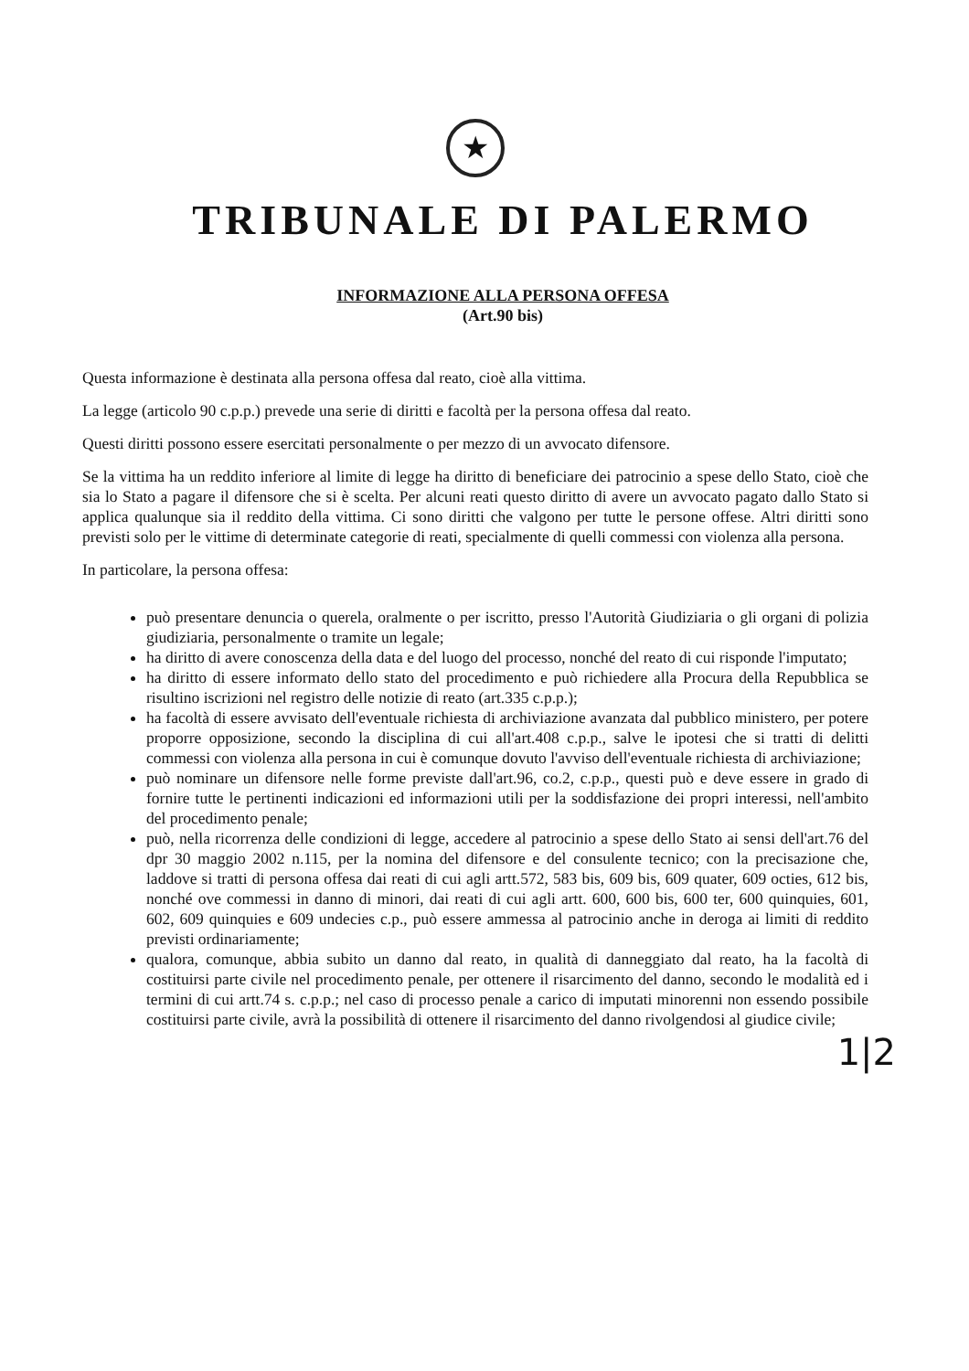★
TRIBUNALE DI PALERMO
INFORMAZIONE ALLA PERSONA OFFESA
(Art.90 bis)
Questa informazione è destinata alla persona offesa dal reato, cioè alla vittima.
La legge (articolo 90 c.p.p.) prevede una serie di diritti e facoltà per la persona offesa dal reato.
Questi diritti possono essere esercitati personalmente o per mezzo di un avvocato difensore.
Se la vittima ha un reddito inferiore al limite di legge ha diritto di beneficiare dei patrocinio a spese dello Stato, cioè che sia lo Stato a pagare il difensore che si è scelta. Per alcuni reati questo diritto di avere un avvocato pagato dallo Stato si applica qualunque sia il reddito della vittima. Ci sono diritti che valgono per tutte le persone offese. Altri diritti sono previsti solo per le vittime di determinate categorie di reati, specialmente di quelli commessi con violenza alla persona.
In particolare, la persona offesa:
può presentare denuncia o querela, oralmente o per iscritto, presso l'Autorità Giudiziaria o gli organi di polizia giudiziaria, personalmente o tramite un legale;
ha diritto di avere conoscenza della data e del luogo del processo, nonché del reato di cui risponde l'imputato;
ha diritto di essere informato dello stato del procedimento e può richiedere alla Procura della Repubblica se risultino iscrizioni nel registro delle notizie di reato (art.335 c.p.p.);
ha facoltà di essere avvisato dell'eventuale richiesta di archiviazione avanzata dal pubblico ministero, per potere proporre opposizione, secondo la disciplina di cui all'art.408 c.p.p., salve le ipotesi che si tratti di delitti commessi con violenza alla persona in cui è comunque dovuto l'avviso dell'eventuale richiesta di archiviazione;
può nominare un difensore nelle forme previste dall'art.96, co.2, c.p.p., questi può e deve essere in grado di fornire tutte le pertinenti indicazioni ed informazioni utili per la soddisfazione dei propri interessi, nell'ambito del procedimento penale;
può, nella ricorrenza delle condizioni di legge, accedere al patrocinio a spese dello Stato ai sensi dell'art.76 del dpr 30 maggio 2002 n.115, per la nomina del difensore e del consulente tecnico; con la precisazione che, laddove si tratti di persona offesa dai reati di cui agli artt.572, 583 bis, 609 bis, 609 quater, 609 octies, 612 bis, nonché ove commessi in danno di minori, dai reati di cui agli artt. 600, 600 bis, 600 ter, 600 quinquies, 601, 602, 609 quinquies e 609 undecies c.p., può essere ammessa al patrocinio anche in deroga ai limiti di reddito previsti ordinariamente;
qualora, comunque, abbia subito un danno dal reato, in qualità di danneggiato dal reato, ha la facoltà di costituirsi parte civile nel procedimento penale, per ottenere il risarcimento del danno, secondo le modalità ed i termini di cui artt.74 s. c.p.p.; nel caso di processo penale a carico di imputati minorenni non essendo possibile costituirsi parte civile, avrà la possibilità di ottenere il risarcimento del danno rivolgendosi al giudice civile;
1|2